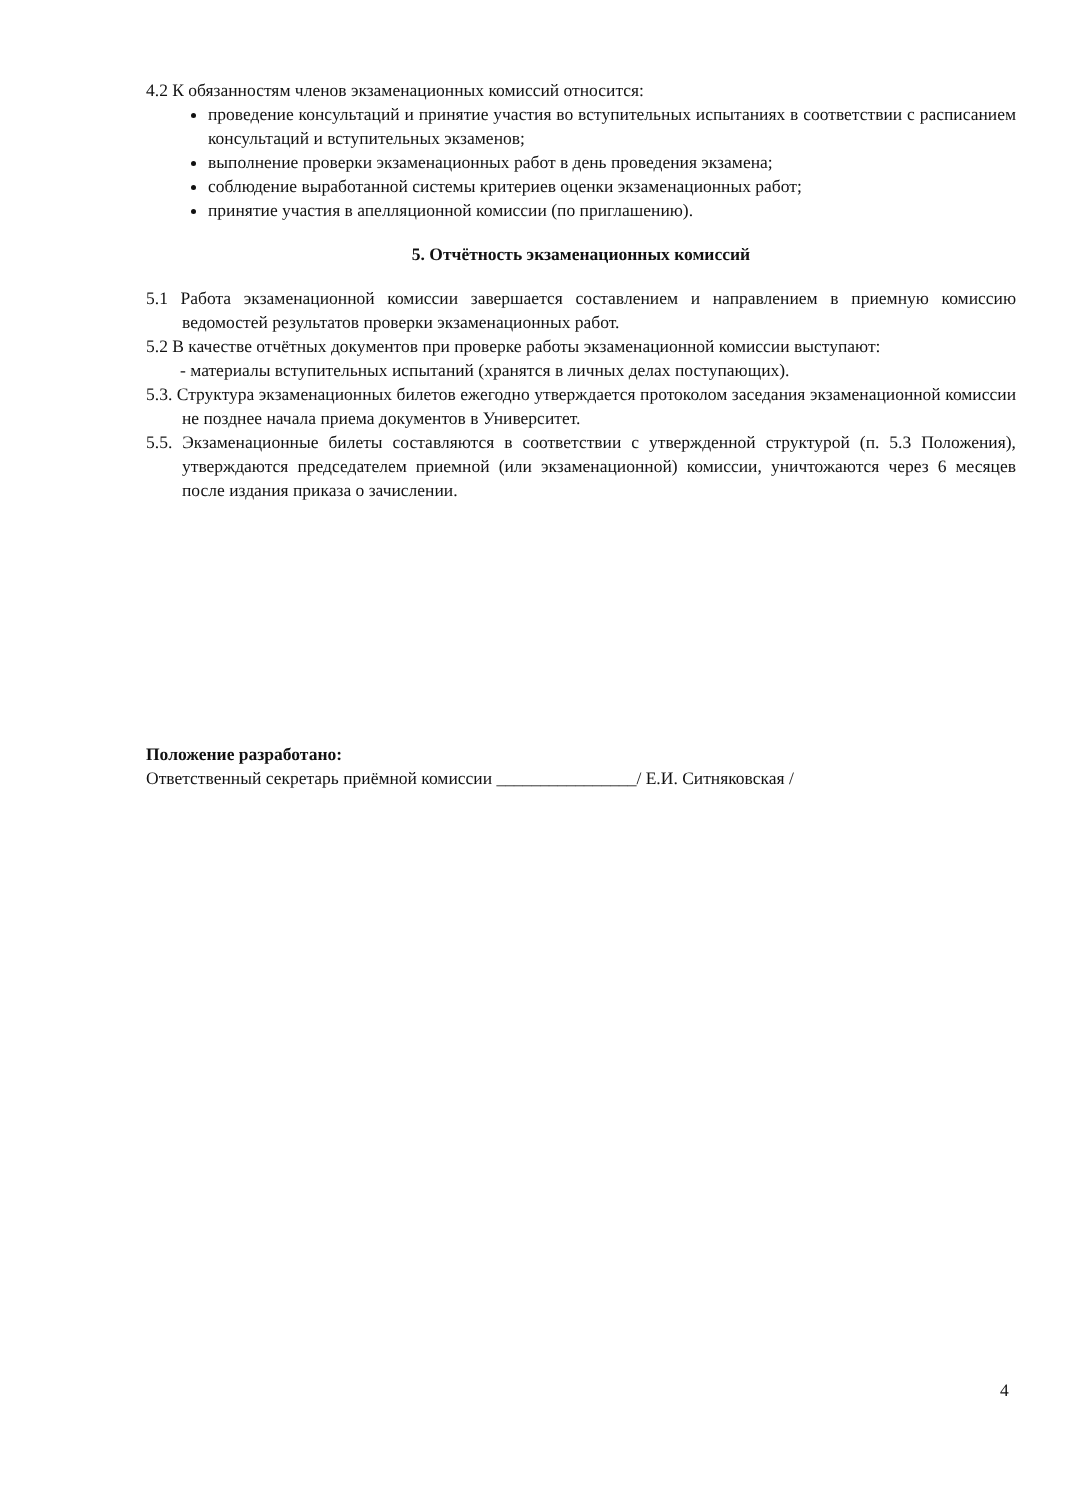4.2 К обязанностям членов экзаменационных комиссий относится:
проведение консультаций и принятие участия во вступительных испытаниях в соответствии с расписанием консультаций и вступительных экзаменов;
выполнение проверки экзаменационных работ в день проведения экзамена;
соблюдение выработанной системы критериев оценки экзаменационных работ;
принятие участия в апелляционной комиссии (по приглашению).
5. Отчётность экзаменационных комиссий
5.1 Работа экзаменационной комиссии завершается составлением и направлением в приемную комиссию ведомостей результатов проверки экзаменационных работ.
5.2 В качестве отчётных документов при проверке работы экзаменационной комиссии выступают:
- материалы вступительных испытаний (хранятся в личных делах поступающих).
5.3. Структура экзаменационных билетов ежегодно утверждается протоколом заседания экзаменационной комиссии не позднее начала приема документов в Университет.
5.5. Экзаменационные билеты составляются в соответствии с утвержденной структурой (п. 5.3 Положения), утверждаются председателем приемной (или экзаменационной) комиссии, уничтожаются через 6 месяцев после издания приказа о зачислении.
Положение разработано:
Ответственный секретарь приёмной комиссии ________________/ Е.И. Ситняковская /
4